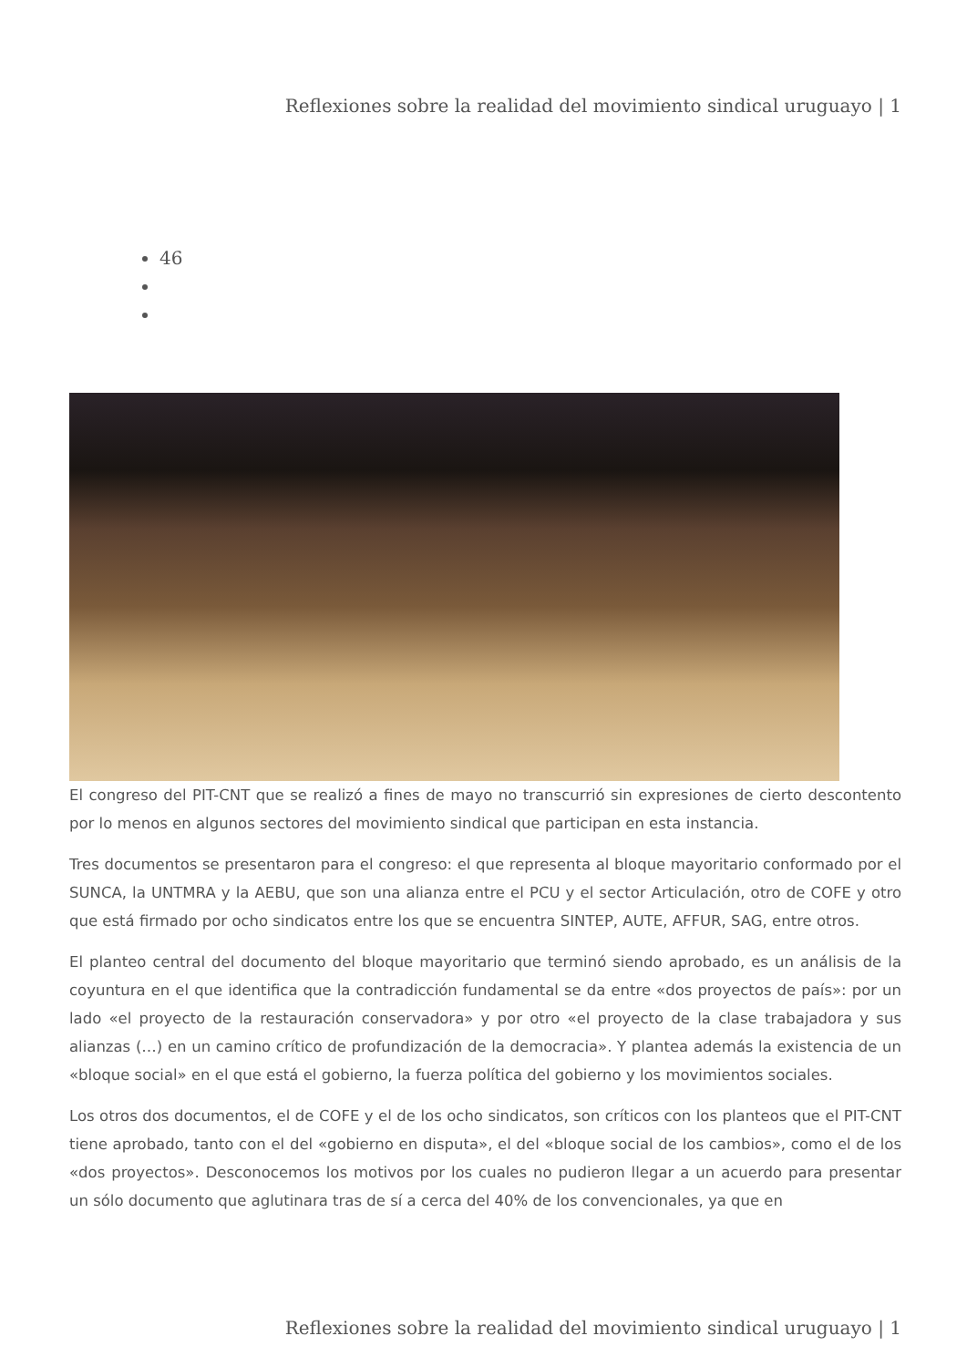Reflexiones sobre la realidad del movimiento sindical uruguayo | 1
46
El congreso del PIT-CNT que se realizó a fines de mayo no transcurrió sin expresiones de cierto descontento por lo menos en algunos sectores del movimiento sindical que participan en esta instancia.
Tres documentos se presentaron para el congreso: el que representa al bloque mayoritario conformado por el SUNCA, la UNTMRA y la AEBU, que son una alianza entre el PCU y el sector Articulación, otro de COFE y otro que está firmado por ocho sindicatos entre los que se encuentra SINTEP, AUTE, AFFUR, SAG, entre otros.
El planteo central del documento del bloque mayoritario que terminó siendo aprobado, es un análisis de la coyuntura en el que identifica que la contradicción fundamental se da entre «dos proyectos de país»: por un lado «el proyecto de la restauración conservadora» y por otro «el proyecto de la clase trabajadora y sus alianzas (…) en un camino crítico de profundización de la democracia». Y plantea además la existencia de un «bloque social» en el que está el gobierno, la fuerza política del gobierno y los movimientos sociales.
Los otros dos documentos, el de COFE y el de los ocho sindicatos, son críticos con los planteos que el PIT-CNT tiene aprobado, tanto con el del «gobierno en disputa», el del «bloque social de los cambios», como el de los «dos proyectos». Desconocemos los motivos por los cuales no pudieron llegar a un acuerdo para presentar un sólo documento que aglutinara tras de sí a cerca del 40% de los convencionales, ya que en
Reflexiones sobre la realidad del movimiento sindical uruguayo | 1